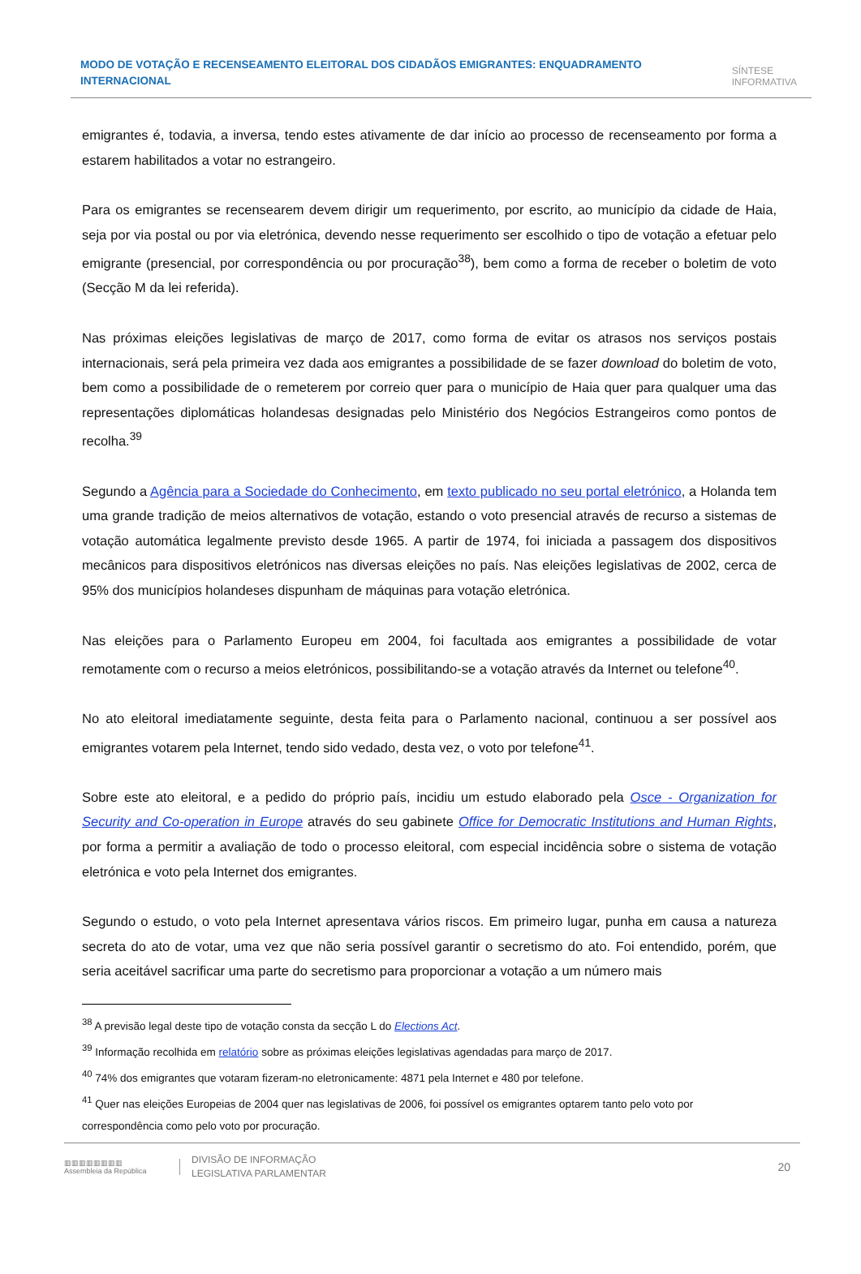MODO DE VOTAÇÃO E RECENSEAMENTO ELEITORAL DOS CIDADÃOS EMIGRANTES: ENQUADRAMENTO INTERNACIONAL
SÍNTESE
INFORMATIVA
emigrantes é, todavia, a inversa, tendo estes ativamente de dar início ao processo de recenseamento por forma a estarem habilitados a votar no estrangeiro.
Para os emigrantes se recensearem devem dirigir um requerimento, por escrito, ao município da cidade de Haia, seja por via postal ou por via eletrónica, devendo nesse requerimento ser escolhido o tipo de votação a efetuar pelo emigrante (presencial, por correspondência ou por procuração<sup>38</sup>), bem como a forma de receber o boletim de voto (Secção M da lei referida).
Nas próximas eleições legislativas de março de 2017, como forma de evitar os atrasos nos serviços postais internacionais, será pela primeira vez dada aos emigrantes a possibilidade de se fazer download do boletim de voto, bem como a possibilidade de o remeterem por correio quer para o município de Haia quer para qualquer uma das representações diplomáticas holandesas designadas pelo Ministério dos Negócios Estrangeiros como pontos de recolha.<sup>39</sup>
Segundo a Agência para a Sociedade do Conhecimento, em texto publicado no seu portal eletrónico, a Holanda tem uma grande tradição de meios alternativos de votação, estando o voto presencial através de recurso a sistemas de votação automática legalmente previsto desde 1965. A partir de 1974, foi iniciada a passagem dos dispositivos mecânicos para dispositivos eletrónicos nas diversas eleições no país. Nas eleições legislativas de 2002, cerca de 95% dos municípios holandeses dispunham de máquinas para votação eletrónica.
Nas eleições para o Parlamento Europeu em 2004, foi facultada aos emigrantes a possibilidade de votar remotamente com o recurso a meios eletrónicos, possibilitando-se a votação através da Internet ou telefone<sup>40</sup>.
No ato eleitoral imediatamente seguinte, desta feita para o Parlamento nacional, continuou a ser possível aos emigrantes votarem pela Internet, tendo sido vedado, desta vez, o voto por telefone<sup>41</sup>.
Sobre este ato eleitoral, e a pedido do próprio país, incidiu um estudo elaborado pela Osce - Organization for Security and Co-operation in Europe através do seu gabinete Office for Democratic Institutions and Human Rights, por forma a permitir a avaliação de todo o processo eleitoral, com especial incidência sobre o sistema de votação eletrónica e voto pela Internet dos emigrantes.
Segundo o estudo, o voto pela Internet apresentava vários riscos. Em primeiro lugar, punha em causa a natureza secreta do ato de votar, uma vez que não seria possível garantir o secretismo do ato. Foi entendido, porém, que seria aceitável sacrificar uma parte do secretismo para proporcionar a votação a um número mais
<sup>38</sup> A previsão legal deste tipo de votação consta da secção L do Elections Act.
<sup>39</sup> Informação recolhida em relatório sobre as próximas eleições legislativas agendadas para março de 2017.
<sup>40</sup> 74% dos emigrantes que votaram fizeram-no eletronicamente: 4871 pela Internet e 480 por telefone.
<sup>41</sup> Quer nas eleições Europeias de 2004 quer nas legislativas de 2006, foi possível os emigrantes optarem tanto pelo voto por correspondência como pelo voto por procuração.
▥▥▥▥▥▥▥▥
Assembleia da República
DIVISÃO DE INFORMAÇÃO
LEGISLATIVA PARLAMENTAR
20